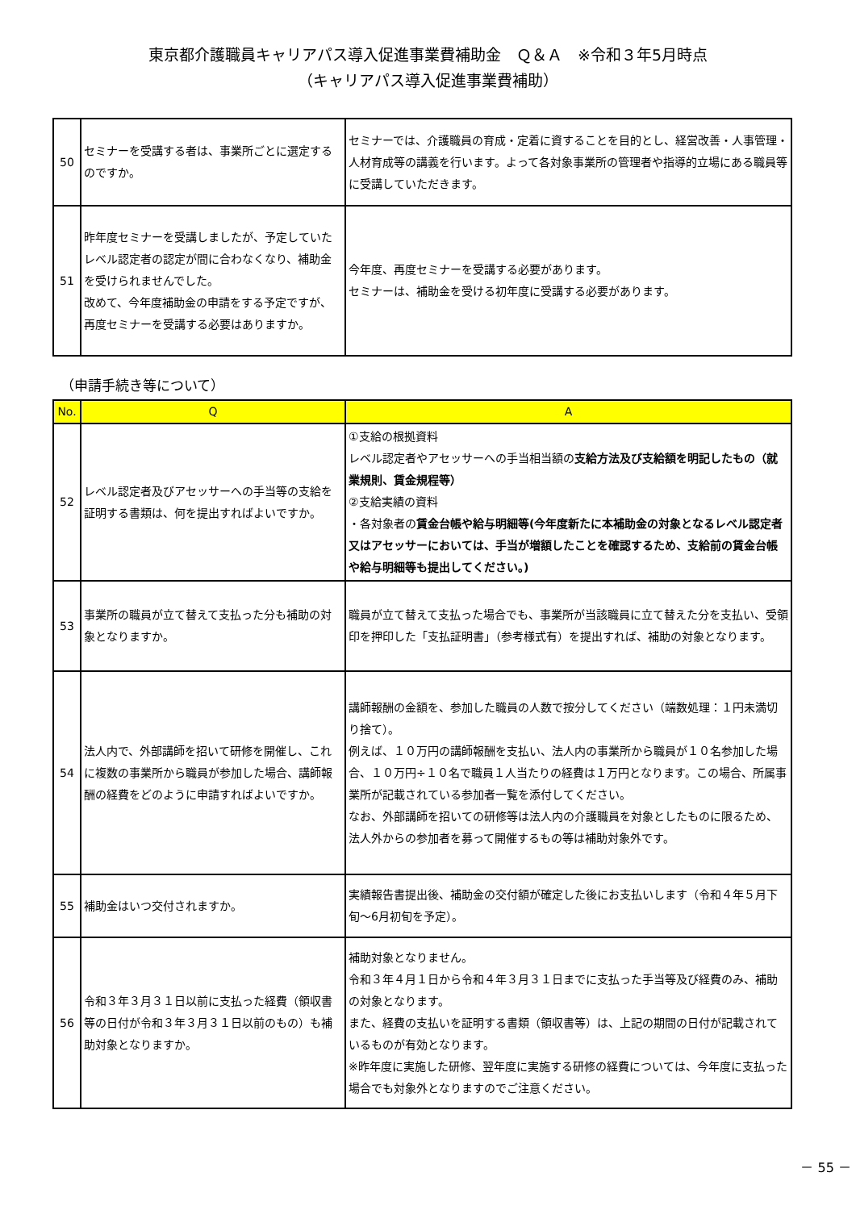東京都介護職員キャリアパス導入促進事業費補助金　Ｑ＆Ａ　※令和３年5月時点
（キャリアパス導入促進事業費補助）
| 50 | セミナーを受講する者は、事業所ごとに選定するのですか。 | セミナーでは、介護職員の育成・定着に資することを目的とし、経営改善・人事管理・人材育成等の講義を行います。よって各対象事業所の管理者や指導的立場にある職員等に受講していただきます。 |
| 51 | 昨年度セミナーを受講しましたが、予定していたレベル認定者の認定が間に合わなくなり、補助金を受けられませんでした。 改めて、今年度補助金の申請をする予定ですが、再度セミナーを受講する必要はありますか。 | 今年度、再度セミナーを受講する必要があります。 セミナーは、補助金を受ける初年度に受講する必要があります。 |
（申請手続き等について）
| No. | Q | A |
| --- | --- | --- |
| 52 | レベル認定者及びアセッサーへの手当等の支給を証明する書類は、何を提出すればよいですか。 | ①支給の根拠資料 レベル認定者やアセッサーへの手当相当額の 支給方法及び支給額を明記したもの（就業規則、賃金規程等） ②支給実績の資料 ・各対象者の 賃金台帳や給与明細等(今年度新たに本補助金の対象となるレベル認定者又はアセッサーにおいては、手当が増額したことを確認するため、支給前の賃金台帳や給与明細等も提出してください。) |
| 53 | 事業所の職員が立て替えて支払った分も補助の対象となりますか。 | 職員が立て替えて支払った場合でも、事業所が当該職員に立て替えた分を支払い、受領印を押印した「支払証明書」（参考様式有）を提出すれば、補助の対象となります。 |
| 54 | 法人内で、外部講師を招いて研修を開催し、これに複数の事業所から職員が参加した場合、講師報酬の経費をどのように申請すればよいですか。 | 講師報酬の金額を、参加した職員の人数で按分してください（端数処理：１円未満切り捨て）。 例えば、１０万円の講師報酬を支払い、法人内の事業所から職員が１０名参加した場合、１０万円÷１０名で職員１人当たりの経費は１万円となります。この場合、所属事業所が記載されている参加者一覧を添付してください。 なお、外部講師を招いての研修等は法人内の介護職員を対象としたものに限るため、法人外からの参加者を募って開催するもの等は補助対象外です。 |
| 55 | 補助金はいつ交付されますか。 | 実績報告書提出後、補助金の交付額が確定した後にお支払いします（令和４年５月下旬～6月初旬を予定）。 |
| 56 | 令和３年３月３１日以前に支払った経費（領収書等の日付が令和３年３月３１日以前のもの）も補助対象となりますか。 | 補助対象となりません。 令和３年４月１日から令和４年３月３１日までに支払った手当等及び経費のみ、補助の対象となります。 また、経費の支払いを証明する書類（領収書等）は、上記の期間の日付が記載されているものが有効となります。 ※昨年度に実施した研修、翌年度に実施する研修の経費については、今年度に支払った場合でも対象外となりますのでご注意ください。 |
－ 55 －